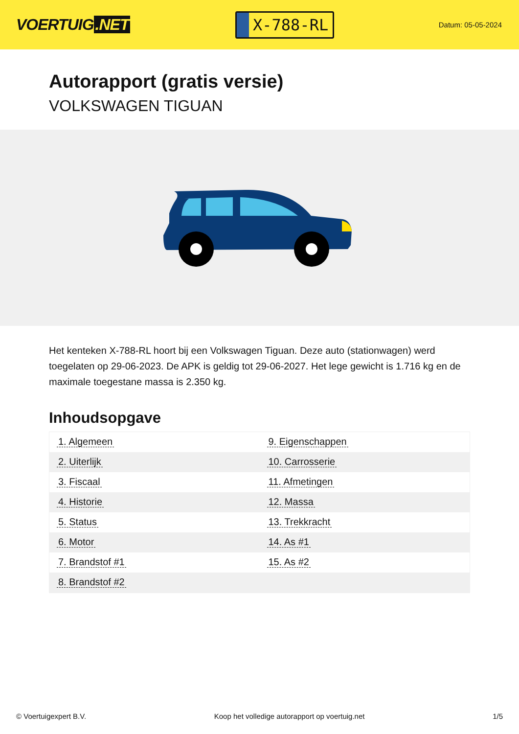VOERTUIG.NET
X-788-RL
Datum: 05-05-2024
Autorapport (gratis versie)
VOLKSWAGEN TIGUAN
Het kenteken X-788-RL hoort bij een Volkswagen Tiguan. Deze auto (stationwagen) werd toegelaten op 29-06-2023. De APK is geldig tot 29-06-2027. Het lege gewicht is 1.716 kg en de maximale toegestane massa is 2.350 kg.
Inhoudsopgave
| 1. Algemeen | 9. Eigenschappen |
| 2. Uiterlijk | 10. Carrosserie |
| 3. Fiscaal | 11. Afmetingen |
| 4. Historie | 12. Massa |
| 5. Status | 13. Trekkracht |
| 6. Motor | 14. As #1 |
| 7. Brandstof #1 | 15. As #2 |
| 8. Brandstof #2 | |
© Voertuigexpert B.V. Koop het volledige autorapport op voertuig.net
1/5